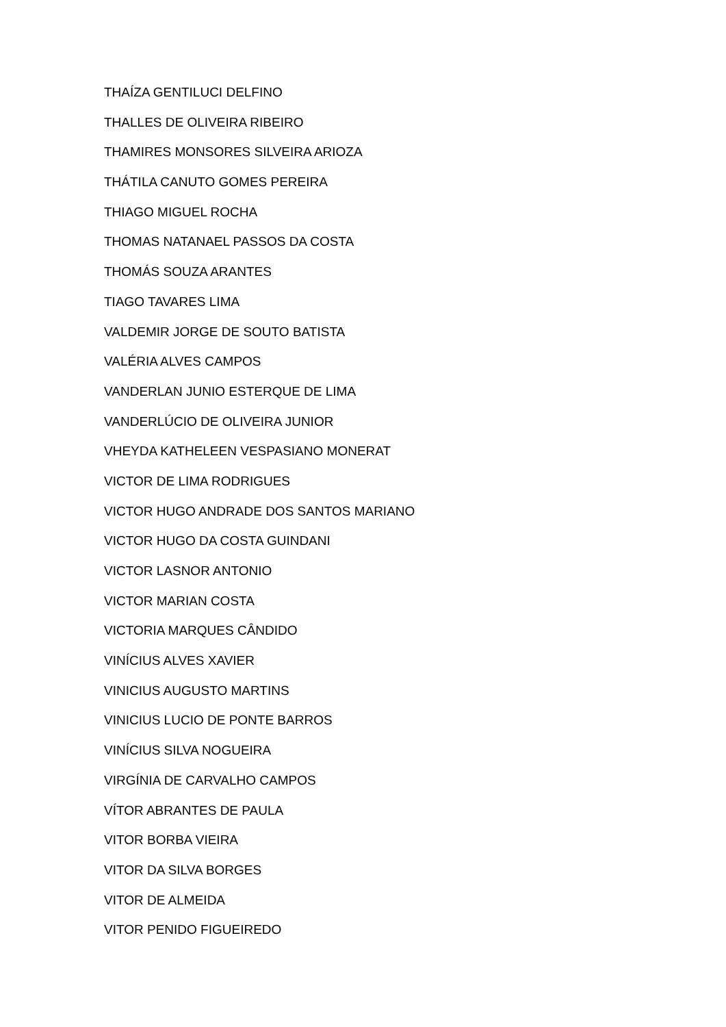THAÍZA GENTILUCI DELFINO
THALLES DE OLIVEIRA RIBEIRO
THAMIRES MONSORES SILVEIRA ARIOZA
THÁTILA CANUTO GOMES PEREIRA
THIAGO MIGUEL ROCHA
THOMAS NATANAEL PASSOS DA COSTA
THOMÁS SOUZA ARANTES
TIAGO TAVARES LIMA
VALDEMIR JORGE DE SOUTO BATISTA
VALÉRIA ALVES CAMPOS
VANDERLAN JUNIO ESTERQUE DE LIMA
VANDERLÚCIO DE OLIVEIRA JUNIOR
VHEYDA KATHELEEN VESPASIANO MONERAT
VICTOR DE LIMA RODRIGUES
VICTOR HUGO ANDRADE DOS SANTOS MARIANO
VICTOR HUGO DA COSTA GUINDANI
VICTOR LASNOR ANTONIO
VICTOR MARIAN COSTA
VICTORIA MARQUES CÂNDIDO
VINÍCIUS ALVES XAVIER
VINICIUS AUGUSTO MARTINS
VINICIUS LUCIO DE PONTE BARROS
VINÍCIUS SILVA NOGUEIRA
VIRGÍNIA DE CARVALHO CAMPOS
VÍTOR ABRANTES DE PAULA
VITOR BORBA VIEIRA
VITOR DA SILVA BORGES
VITOR DE ALMEIDA
VITOR PENIDO FIGUEIREDO